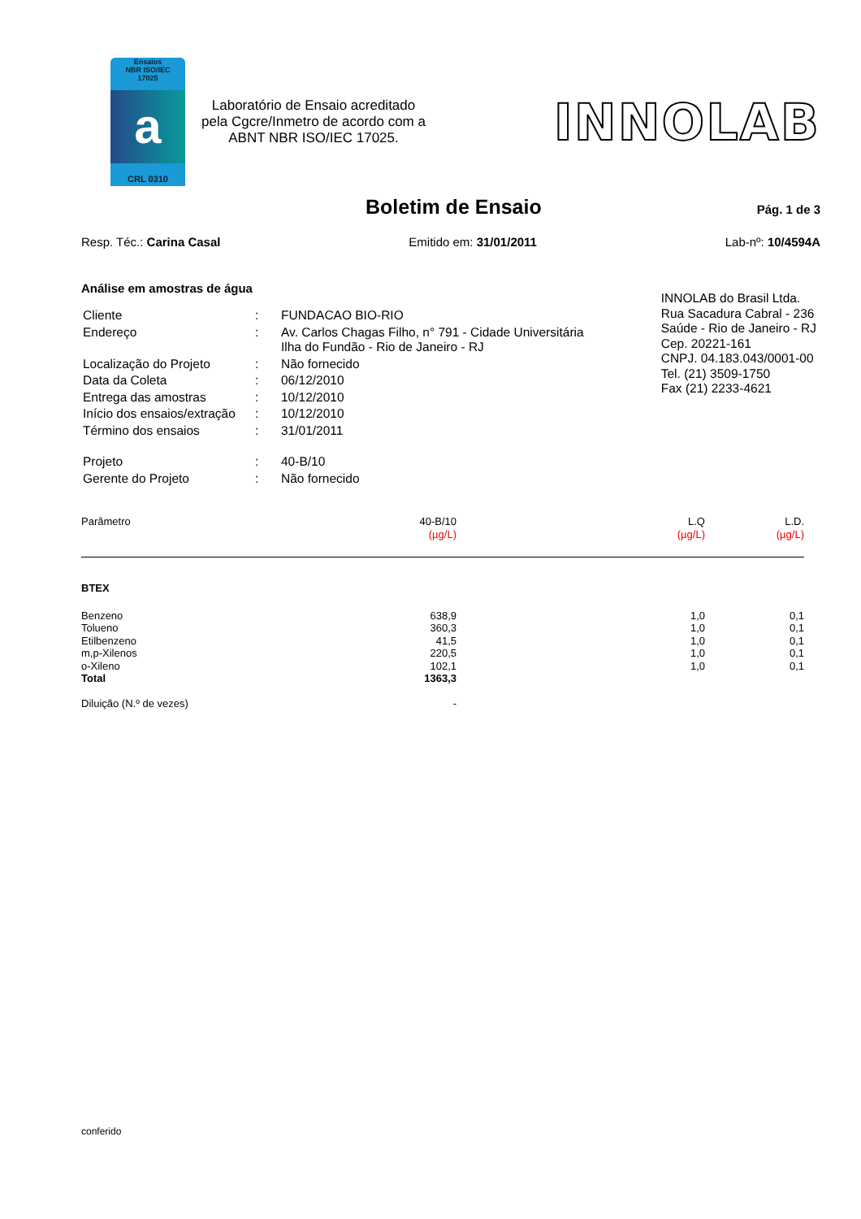Ensaios
NBR ISO/IEC
17025
a
CRL 0310
Laboratório de Ensaio acreditado pela Cgcre/Inmetro de acordo com a ABNT NBR ISO/IEC 17025.
INNOLAB
Boletim de Ensaio
Pág. 1 de 3
Resp. Téc.: Carina Casal Emitido em: 31/01/2011 Lab-nº: 10/4594A
Análise em amostras de água
| Cliente | : | FUNDACAO BIO-RIO |
| Endereço | : | Av. Carlos Chagas Filho, n° 791 - Cidade Universitária Ilha do Fundão - Rio de Janeiro - RJ |
| Localização do Projeto | : | Não fornecido |
| Data da Coleta | : | 06/12/2010 |
| Entrega das amostras | : | 10/12/2010 |
| Início dos ensaios/extração | : | 10/12/2010 |
| Término dos ensaios | : | 31/01/2011 |
| Projeto | : | 40-B/10 |
| Gerente do Projeto | : | Não fornecido |
INNOLAB do Brasil Ltda.
Rua Sacadura Cabral - 236
Saúde - Rio de Janeiro - RJ
Cep. 20221-161
CNPJ. 04.183.043/0001-00
Tel. (21) 3509-1750
Fax (21) 2233-4621
| Parâmetro | 40-B/10 (µg/L) | L.Q (µg/L) | L.D. (µg/L) |
| --- | --- | --- | --- |
| BTEX | | | |
| Benzeno | 638,9 | 1,0 | 0,1 |
| Tolueno | 360,3 | 1,0 | 0,1 |
| Etilbenzeno | 41,5 | 1,0 | 0,1 |
| m,p-Xilenos | 220,5 | 1,0 | 0,1 |
| o-Xileno | 102,1 | 1,0 | 0,1 |
| Total | 1363,3 | | |
| Diluição (N.º de vezes) | - | | |
conferido